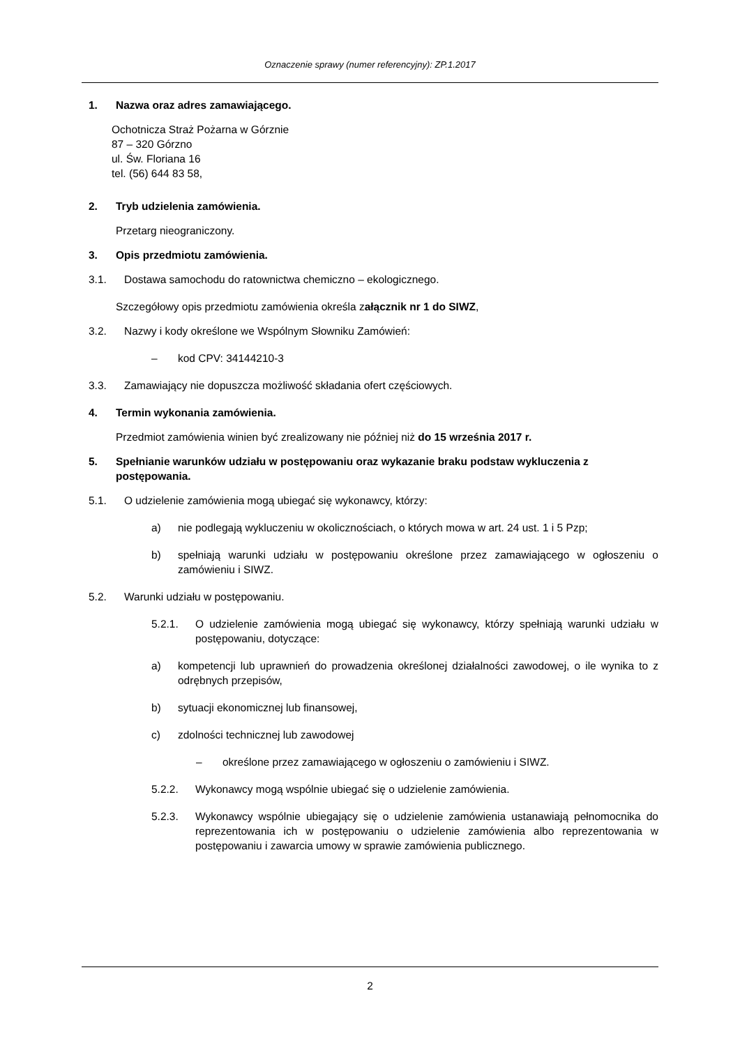Oznaczenie sprawy (numer referencyjny): ZP.1.2017
1. Nazwa oraz adres zamawiającego.
Ochotnicza Straż Pożarna w Górznie
87 – 320 Górzno
ul. Św. Floriana 16
tel. (56) 644 83 58,
2. Tryb udzielenia zamówienia.
Przetarg nieograniczony.
3. Opis przedmiotu zamówienia.
3.1. Dostawa samochodu do ratownictwa chemiczno – ekologicznego.
Szczegółowy opis przedmiotu zamówienia określa załącznik nr 1 do SIWZ,
3.2. Nazwy i kody określone we Wspólnym Słowniku Zamówień:
– kod CPV: 34144210-3
3.3. Zamawiający nie dopuszcza możliwość składania ofert częściowych.
4. Termin wykonania zamówienia.
Przedmiot zamówienia winien być zrealizowany nie później niż do 15 września 2017 r.
5. Spełnianie warunków udziału w postępowaniu oraz wykazanie braku podstaw wykluczenia z postępowania.
5.1. O udzielenie zamówienia mogą ubiegać się wykonawcy, którzy:
a) nie podlegają wykluczeniu w okolicznościach, o których mowa w art. 24 ust. 1 i 5 Pzp;
b) spełniają warunki udziału w postępowaniu określone przez zamawiającego w ogłoszeniu o zamówieniu i SIWZ.
5.2. Warunki udziału w postępowaniu.
5.2.1. O udzielenie zamówienia mogą ubiegać się wykonawcy, którzy spełniają warunki udziału w postępowaniu, dotyczące:
a) kompetencji lub uprawnień do prowadzenia określonej działalności zawodowej, o ile wynika to z odrębnych przepisów,
b) sytuacji ekonomicznej lub finansowej,
c) zdolności technicznej lub zawodowej
– określone przez zamawiającego w ogłoszeniu o zamówieniu i SIWZ.
5.2.2. Wykonawcy mogą wspólnie ubiegać się o udzielenie zamówienia.
5.2.3. Wykonawcy wspólnie ubiegający się o udzielenie zamówienia ustanawiają pełnomocnika do reprezentowania ich w postępowaniu o udzielenie zamówienia albo reprezentowania w postępowaniu i zawarcia umowy w sprawie zamówienia publicznego.
2